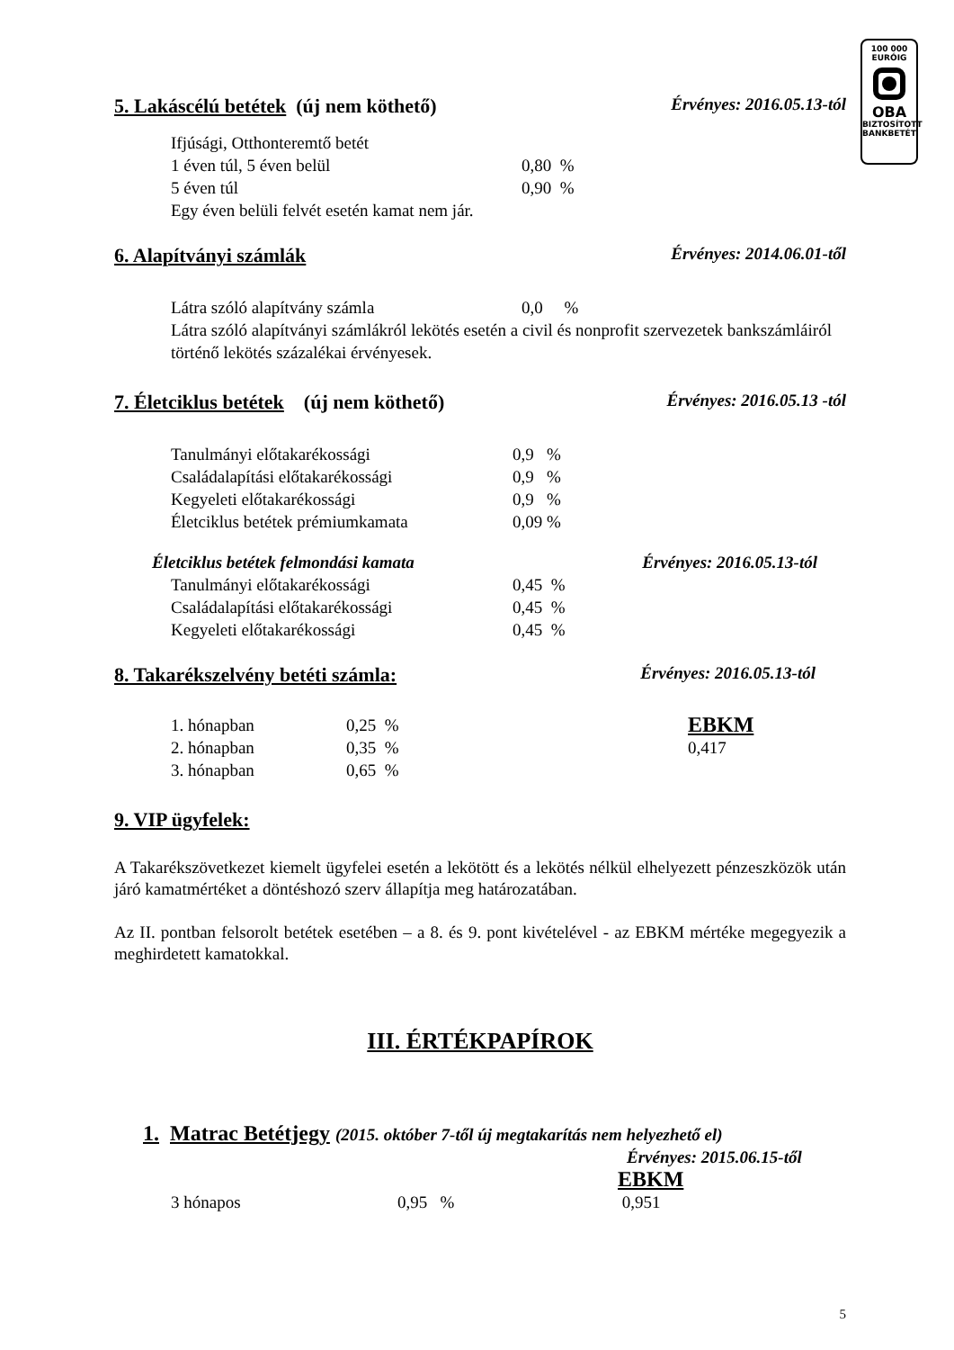100 000
EURÓIG
OBA
BIZTOSÍTOTT
BANKBETÉT
5. Lakáscélú betétek (új nem köthető) Érvényes: 2016.05.13-tól
Ifjúsági, Otthonteremtő betét
| 1 éven túl, 5 éven belül | 0,80 % |
| 5 éven túl | 0,90 % |
Egy éven belüli felvét esetén kamat nem jár.
6. Alapítványi számlák Érvényes: 2014.06.01-től
| Látra szóló alapítvány számla | 0,0 % |
Látra szóló alapítványi számlákról lekötés esetén a civil és nonprofit szervezetek bankszámláiról történő lekötés százalékai érvényesek.
7. Életciklus betétek (új nem köthető) Érvényes: 2016.05.13 -tól
| Tanulmányi előtakarékossági | 0,9 % |
| Családalapítási előtakarékossági | 0,9 % |
| Kegyeleti előtakarékossági | 0,9 % |
| Életciklus betétek prémiumkamata | 0,09 % |
Életciklus betétek felmondási kamata Érvényes: 2016.05.13-tól
| Tanulmányi előtakarékossági | 0,45 % |
| Családalapítási előtakarékossági | 0,45 % |
| Kegyeleti előtakarékossági | 0,45 % |
8. Takarékszelvény betéti számla: Érvényes: 2016.05.13-tól
| 1. hónapban | 0,25 % | EBKM |
| 2. hónapban | 0,35 % | 0,417 |
| 3. hónapban | 0,65 % | |
9. VIP ügyfelek:
A Takarékszövetkezet kiemelt ügyfelei esetén a lekötött és a lekötés nélkül elhelyezett pénzeszközök után járó kamatmértéket a döntéshozó szerv állapítja meg határozatában.
Az II. pontban felsorolt betétek esetében – a 8. és 9. pont kivételével - az EBKM mértéke megegyezik a meghirdetett kamatokkal.
III. ÉRTÉKPAPÍROK
1. Matrac Betétjegy (2015. október 7-től új megtakarítás nem helyezhető el)
Érvényes: 2015.06.15-től
| | | EBKM |
| 3 hónapos | 0,95 % | 0,951 |
5